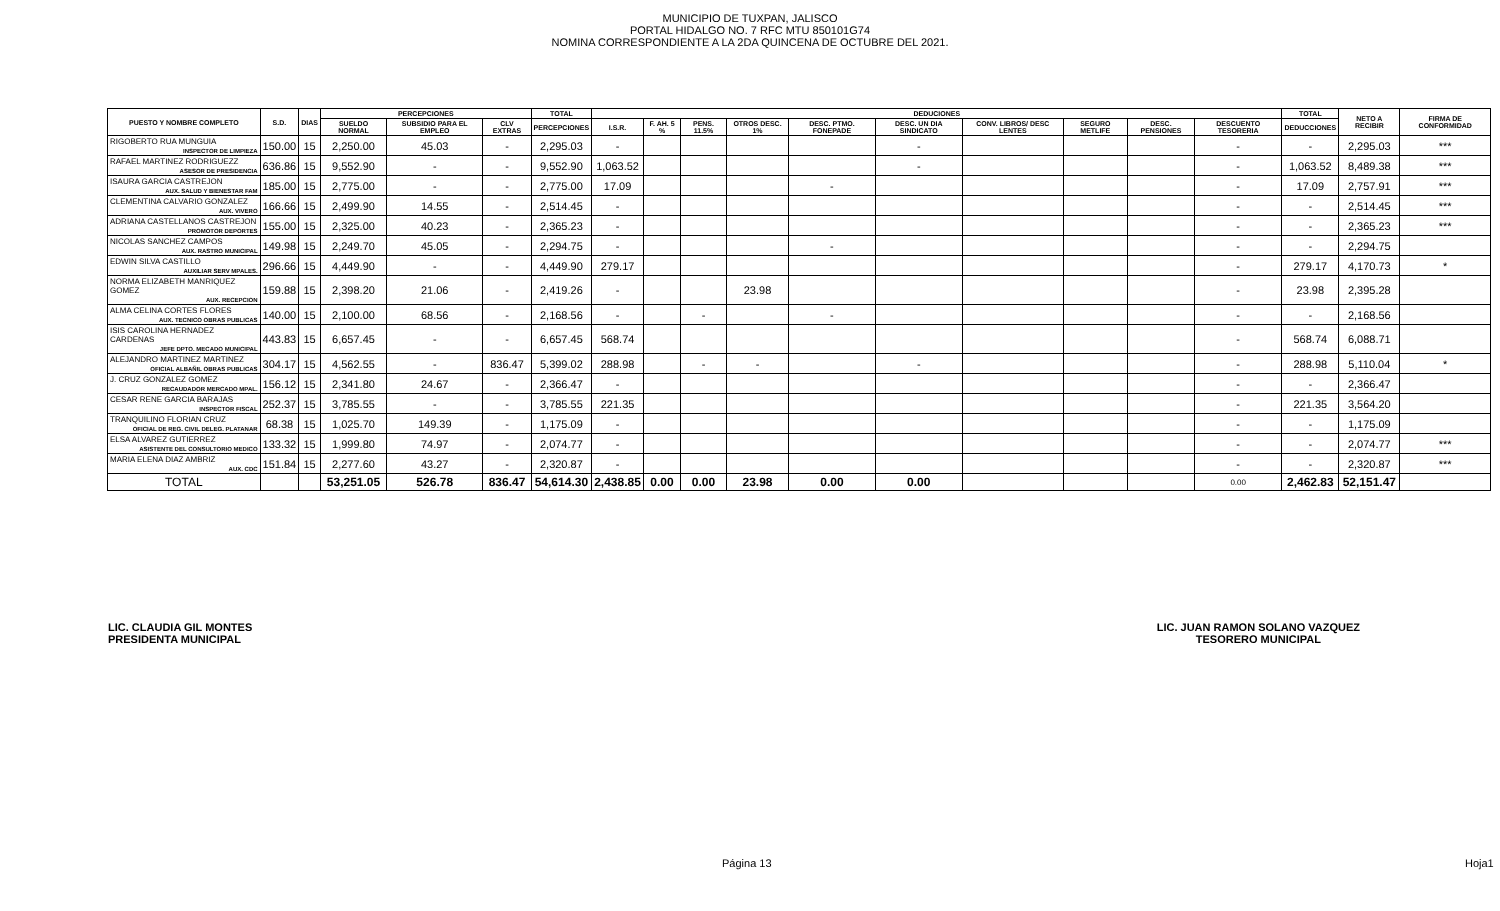MUNICIPIO DE TUXPAN, JALISCO
PORTAL HIDALGO NO. 7 RFC MTU 850101G74
NOMINA CORRESPONDIENTE A LA 2DA QUINCENA DE OCTUBRE DEL 2021.
| PUESTO Y NOMBRE COMPLETO | S.D. | DIAS | PERCEPCIONES | | | TOTAL | DEDUCIONES | | | | | | | | | | TOTAL | NETO A RECIBIR | FIRMA DE CONFORMIDAD |
| --- | --- | --- | --- | --- | --- | --- | --- | --- | --- | --- | --- | --- | --- | --- | --- | --- | --- | --- | --- |
| | | | SUELDO NORMAL | SUBSIDIO PARA EL EMPLEO | CLV EXTRAS | PERCEPCIONES | I.S.R. | F. AH. 5 % | PENS. 11.5% | OTROS DESC. 1% | DESC. PTMO. FONEPADE | DESC. UN DIA SINDICATO | CONV. LIBROS/ DESC LENTES | SEGURO METLIFE | DESC. PENSIONES | DESCUENTO TESORERIA | DEDUCCIONES | | |
| RIGOBERTO RUA MUNGUIA | 150.00 | 15 | 2,250.00 | 45.03 | - | 2,295.03 | - | | | | | - | | | | - | - | 2,295.03 | *** |
| INSPECTOR DE LIMPIEZA | | | | | | | | | | | | | | | | | | | |
| RAFAEL MARTINEZ RODRIGUEZZ | 636.86 | 15 | 9,552.90 | - | - | 9,552.90 | 1,063.52 | | | | | - | | | | - | 1,063.52 | 8,489.38 | *** |
| ASESOR DE PRESIDENCIA | | | | | | | | | | | | | | | | | | | |
| ISAURA GARCIA CASTREJON | 185.00 | 15 | 2,775.00 | - | - | 2,775.00 | 17.09 | | | | - | | | | | - | 17.09 | 2,757.91 | *** |
| AUX. SALUD Y BIENESTAR FAM | | | | | | | | | | | | | | | | | | | |
| CLEMENTINA CALVARIO GONZALEZ | 166.66 | 15 | 2,499.90 | 14.55 | - | 2,514.45 | - | | | | | | | | | - | - | 2,514.45 | *** |
| AUX. VIVERO | | | | | | | | | | | | | | | | | | | |
| ADRIANA CASTELLANOS CASTREJON | 155.00 | 15 | 2,325.00 | 40.23 | - | 2,365.23 | - | | | | | | | | | - | - | 2,365.23 | *** |
| PROMOTOR DEPORTES | | | | | | | | | | | | | | | | | | | |
| NICOLAS SANCHEZ CAMPOS | 149.98 | 15 | 2,249.70 | 45.05 | - | 2,294.75 | - | | | | - | | | | | - | - | 2,294.75 | |
| AUX. RASTRO MUNICIPAL | | | | | | | | | | | | | | | | | | | |
| EDWIN SILVA CASTILLO | 296.66 | 15 | 4,449.90 | - | - | 4,449.90 | 279.17 | | | | | | | | | - | 279.17 | 4,170.73 | * |
| AUXILIAR SERV MPALES. | | | | | | | | | | | | | | | | | | | |
| NORMA ELIZABETH MANRIQUEZ GOMEZ | 159.88 | 15 | 2,398.20 | 21.06 | - | 2,419.26 | - | | | 23.98 | | | | | | - | 23.98 | 2,395.28 | |
| AUX. RECEPCION | | | | | | | | | | | | | | | | | | | |
| ALMA CELINA CORTES FLORES | 140.00 | 15 | 2,100.00 | 68.56 | - | 2,168.56 | - | | - | | - | | | | | - | - | 2,168.56 | |
| AUX. TECNICO OBRAS PUBLICAS | | | | | | | | | | | | | | | | | | | |
| ISIS CAROLINA HERNADEZ CARDENAS | 443.83 | 15 | 6,657.45 | - | - | 6,657.45 | 568.74 | | | | | | | | | - | 568.74 | 6,088.71 | |
| JEFE DPTO. MECADO MUNICIPAL | | | | | | | | | | | | | | | | | | | |
| ALEJANDRO MARTINEZ MARTINEZ | 304.17 | 15 | 4,562.55 | - | 836.47 | 5,399.02 | 288.98 | | - | - | | - | | | | - | 288.98 | 5,110.04 | * |
| OFICIAL ALBAÑIL OBRAS PUBLICAS | | | | | | | | | | | | | | | | | | | |
| J. CRUZ GONZALEZ GOMEZ | 156.12 | 15 | 2,341.80 | 24.67 | - | 2,366.47 | - | | | | | | | | | - | - | 2,366.47 | |
| RECAUDADOR MERCADO MPAL. | | | | | | | | | | | | | | | | | | | |
| CESAR RENE GARCIA BARAJAS | 252.37 | 15 | 3,785.55 | - | - | 3,785.55 | 221.35 | | | | | | | | | - | 221.35 | 3,564.20 | |
| INSPECTOR FISCAL | | | | | | | | | | | | | | | | | | | |
| TRANQUILINO FLORIAN CRUZ | 68.38 | 15 | 1,025.70 | 149.39 | - | 1,175.09 | - | | | | | | | | | - | - | 1,175.09 | |
| OFICIAL DE REG. CIVIL DELEG. PLATANAR | | | | | | | | | | | | | | | | | | | |
| ELSA ALVAREZ GUTIERREZ | 133.32 | 15 | 1,999.80 | 74.97 | - | 2,074.77 | - | | | | | | | | | - | - | 2,074.77 | *** |
| ASISTENTE DEL CONSULTORIO MEDICO | | | | | | | | | | | | | | | | | | | |
| MARIA ELENA DIAZ AMBRIZ | 151.84 | 15 | 2,277.60 | 43.27 | - | 2,320.87 | - | | | | | | | | | - | - | 2,320.87 | *** |
| AUX. CDC | | | | | | | | | | | | | | | | | | | |
| TOTAL | | | 53,251.05 | 526.78 | 836.47 | 54,614.30 | 2,438.85 | 0.00 | 0.00 | 23.98 | 0.00 | 0.00 | | | | 0.00 | 2,462.83 | 52,151.47 | |
LIC. CLAUDIA GIL MONTES
PRESIDENTA MUNICIPAL
LIC. JUAN RAMON SOLANO VAZQUEZ
TESORERO MUNICIPAL
Página 13 Hoja1